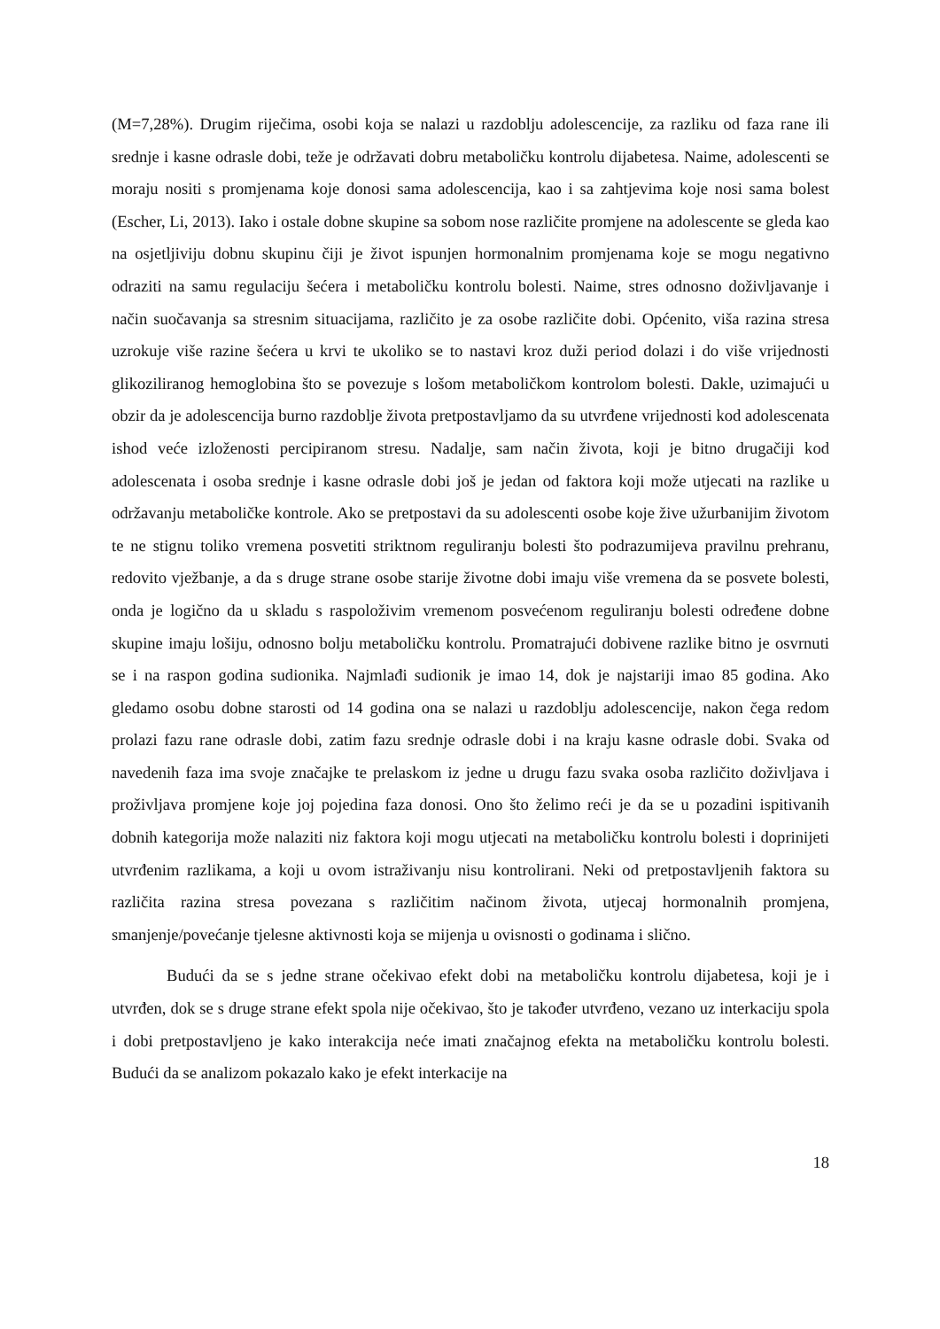(M=7,28%). Drugim riječima, osobi koja se nalazi u razdoblju adolescencije, za razliku od faza rane ili srednje i kasne odrasle dobi, teže je održavati dobru metaboličku kontrolu dijabetesa. Naime, adolescenti se moraju nositi s promjenama koje donosi sama adolescencija, kao i sa zahtjevima koje nosi sama bolest (Escher, Li, 2013). Iako i ostale dobne skupine sa sobom nose različite promjene na adolescente se gleda kao na osjetljiviju dobnu skupinu čiji je život ispunjen hormonalnim promjenama koje se mogu negativno odraziti na samu regulaciju šećera i metaboličku kontrolu bolesti. Naime, stres odnosno doživljavanje i način suočavanja sa stresnim situacijama, različito je za osobe različite dobi. Općenito, viša razina stresa uzrokuje više razine šećera u krvi te ukoliko se to nastavi kroz duži period dolazi i do više vrijednosti glikoziliranog hemoglobina što se povezuje s lošom metaboličkom kontrolom bolesti. Dakle, uzimajući u obzir da je adolescencija burno razdoblje života pretpostavljamo da su utvrđene vrijednosti kod adolescenata ishod veće izloženosti percipiranom stresu. Nadalje, sam način života, koji je bitno drugačiji kod adolescenata i osoba srednje i kasne odrasle dobi još je jedan od faktora koji može utjecati na razlike u održavanju metaboličke kontrole. Ako se pretpostavi da su adolescenti osobe koje žive užurbanijim životom te ne stignu toliko vremena posvetiti striktnom reguliranju bolesti što podrazumijeva pravilnu prehranu, redovito vježbanje, a da s druge strane osobe starije životne dobi imaju više vremena da se posvete bolesti, onda je logično da u skladu s raspoloživim vremenom posvećenom reguliranju bolesti određene dobne skupine imaju lošiju, odnosno bolju metaboličku kontrolu. Promatrajući dobivene razlike bitno je osvrnuti se i na raspon godina sudionika. Najmlađi sudionik je imao 14, dok je najstariji imao 85 godina. Ako gledamo osobu dobne starosti od 14 godina ona se nalazi u razdoblju adolescencije, nakon čega redom prolazi fazu rane odrasle dobi, zatim fazu srednje odrasle dobi i na kraju kasne odrasle dobi. Svaka od navedenih faza ima svoje značajke te prelaskom iz jedne u drugu fazu svaka osoba različito doživljava i proživljava promjene koje joj pojedina faza donosi. Ono što želimo reći je da se u pozadini ispitivanih dobnih kategorija može nalaziti niz faktora koji mogu utjecati na metaboličku kontrolu bolesti i doprinijeti utvrđenim razlikama, a koji u ovom istraživanju nisu kontrolirani. Neki od pretpostavljenih faktora su različita razina stresa povezana s različitim načinom života, utjecaj hormonalnih promjena, smanjenje/povećanje tjelesne aktivnosti koja se mijenja u ovisnosti o godinama i slično.
Budući da se s jedne strane očekivao efekt dobi na metaboličku kontrolu dijabetesa, koji je i utvrđen, dok se s druge strane efekt spola nije očekivao, što je također utvrđeno, vezano uz interkaciju spola i dobi pretpostavljeno je kako interakcija neće imati značajnog efekta na metaboličku kontrolu bolesti. Budući da se analizom pokazalo kako je efekt interkacije na
18